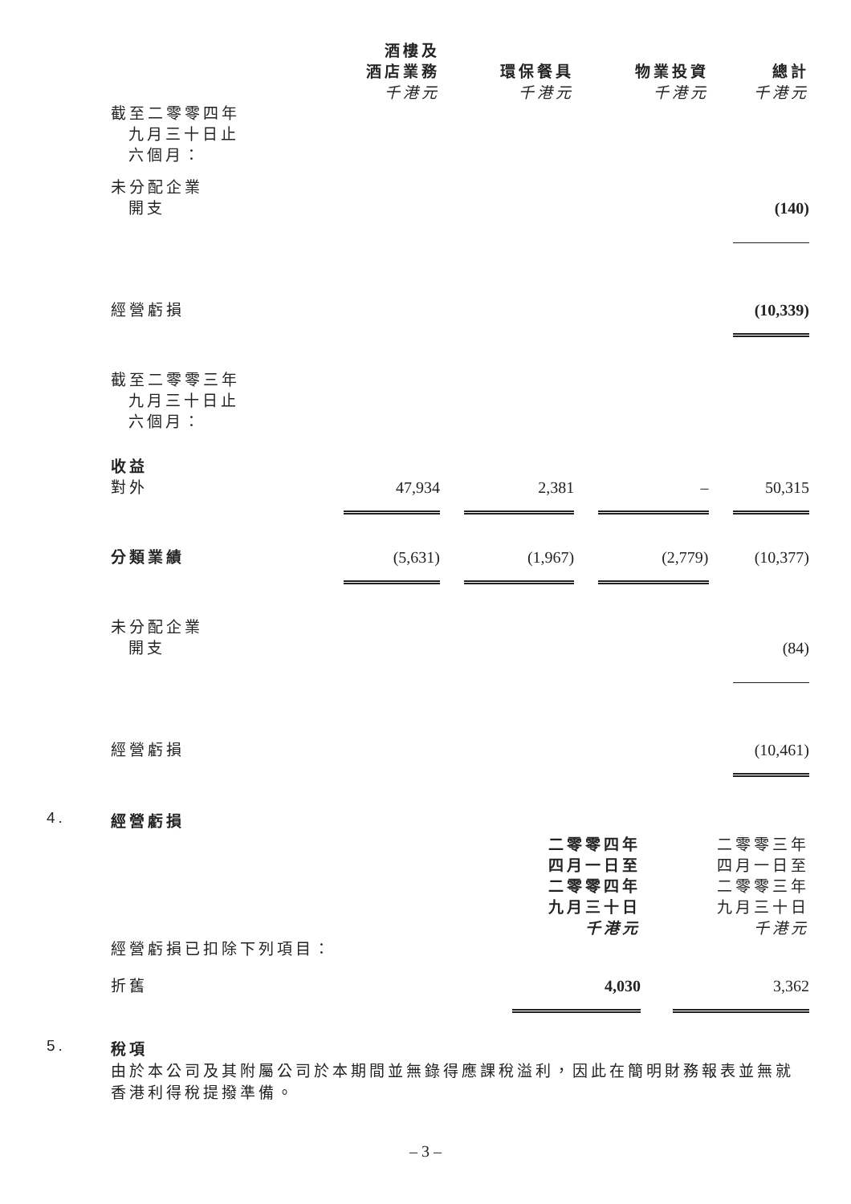| | 酒樓及 酒店業務 千港元 | 環保餐具 千港元 | 物業投資 千港元 | 總計 千港元 |
| 截至二零零四年 九月三十日止 六個月： | | | | |
| 未分配企業 開支 | | | | (140) |
| 經營虧損 | | | | (10,339) |
| 截至二零零三年 九月三十日止 六個月： | | | | |
| 收益 對外 | 47,934 | 2,381 | – | 50,315 |
| 分類業績 | (5,631) | (1,967) | (2,779) | (10,377) |
| 未分配企業 開支 | | | | (84) |
| 經營虧損 | | | | (10,461) |
4. 經營虧損
| | 二零零四年 四月一日至 二零零四年 九月三十日 千港元 | 二零零三年 四月一日至 二零零三年 九月三十日 千港元 |
| 經營虧損已扣除下列項目： | | |
| 折舊 | 4,030 | 3,362 |
5. 稅項
由於本公司及其附屬公司於本期間並無錄得應課稅溢利，因此在簡明財務報表並無就香港利得稅提撥準備。
– 3 –